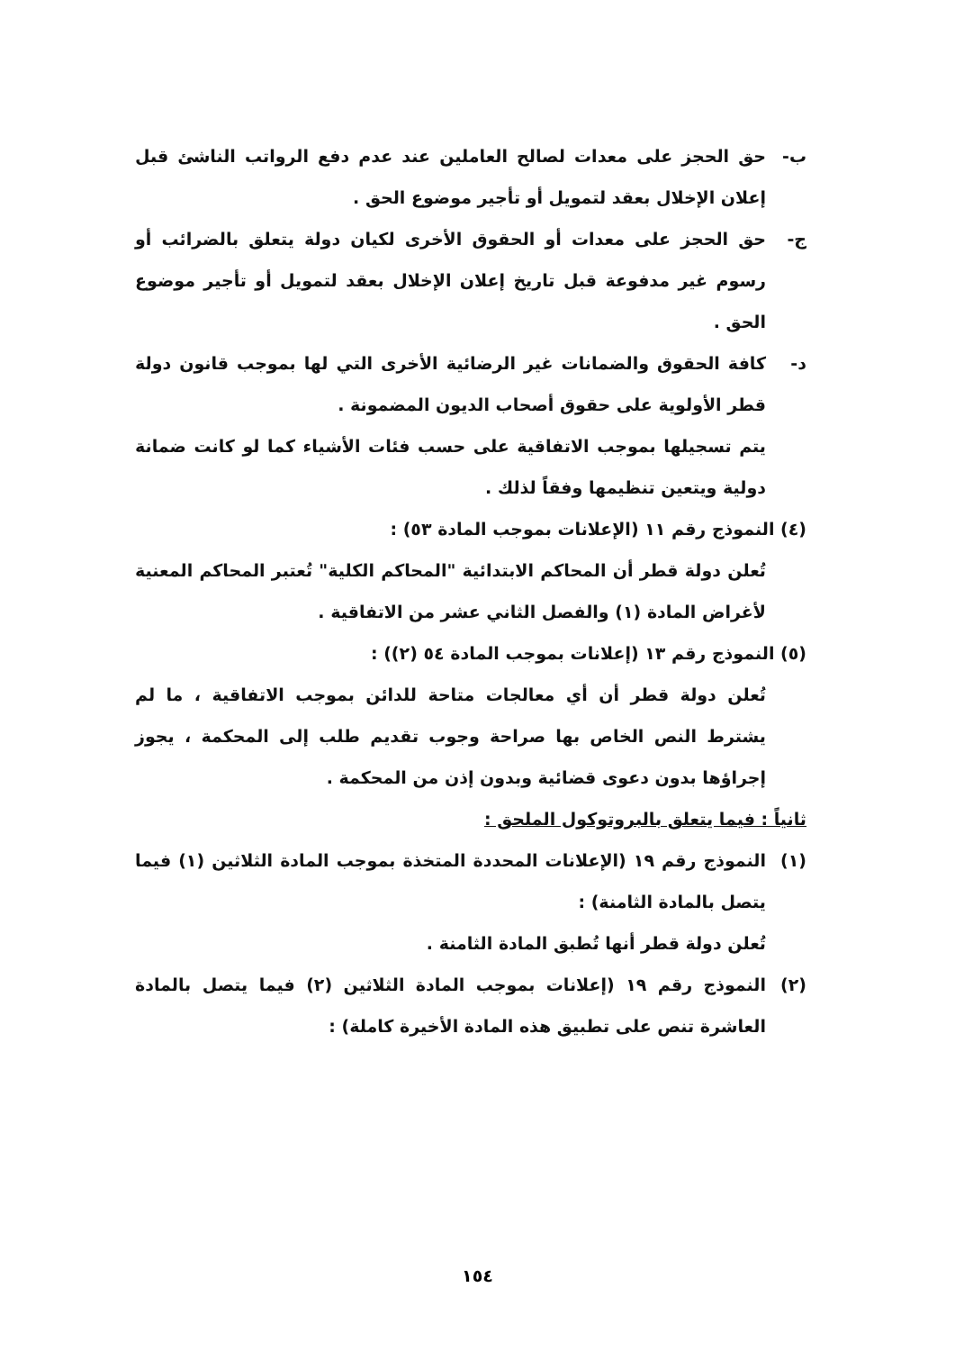ب- حق الحجز على معدات لصالح العاملين عند عدم دفع الرواتب الناشئ قبل إعلان الإخلال بعقد لتمويل أو تأجير موضوع الحق .
ج- حق الحجز على معدات أو الحقوق الأخرى لكيان دولة يتعلق بالضرائب أو رسوم غير مدفوعة قبل تاريخ إعلان الإخلال بعقد لتمويل أو تأجير موضوع الحق .
د- كافة الحقوق والضمانات غير الرضائية الأخرى التي لها بموجب قانون دولة قطر الأولوية على حقوق أصحاب الديون المضمونة .
يتم تسجيلها بموجب الاتفاقية على حسب فئات الأشياء كما لو كانت ضمانة دولية ويتعين تنظيمها وفقاً لذلك .
(٤) النموذج رقم ١١ (الإعلانات بموجب المادة ٥٣) :
تُعلن دولة قطر أن المحاكم الابتدائية "المحاكم الكلية" تُعتبر المحاكم المعنية لأغراض المادة (١) والفصل الثاني عشر من الاتفاقية .
(٥) النموذج رقم ١٣ (إعلانات بموجب المادة ٥٤ (٢)) :
تُعلن دولة قطر أن أي معالجات متاحة للدائن بموجب الاتفاقية ، ما لم يشترط النص الخاص بها صراحة وجوب تقديم طلب إلى المحكمة ، يجوز إجراؤها بدون دعوى قضائية وبدون إذن من المحكمة .
ثانياً : فيما يتعلق بالبروتوكول الملحق :
(١) النموذج رقم ١٩ (الإعلانات المحددة المتخذة بموجب المادة الثلاثين (١) فيما يتصل بالمادة الثامنة) :
تُعلن دولة قطر أنها تُطبق المادة الثامنة .
(٢) النموذج رقم ١٩ (إعلانات بموجب المادة الثلاثين (٢) فيما يتصل بالمادة العاشرة تنص على تطبيق هذه المادة الأخيرة كاملة) :
١٥٤